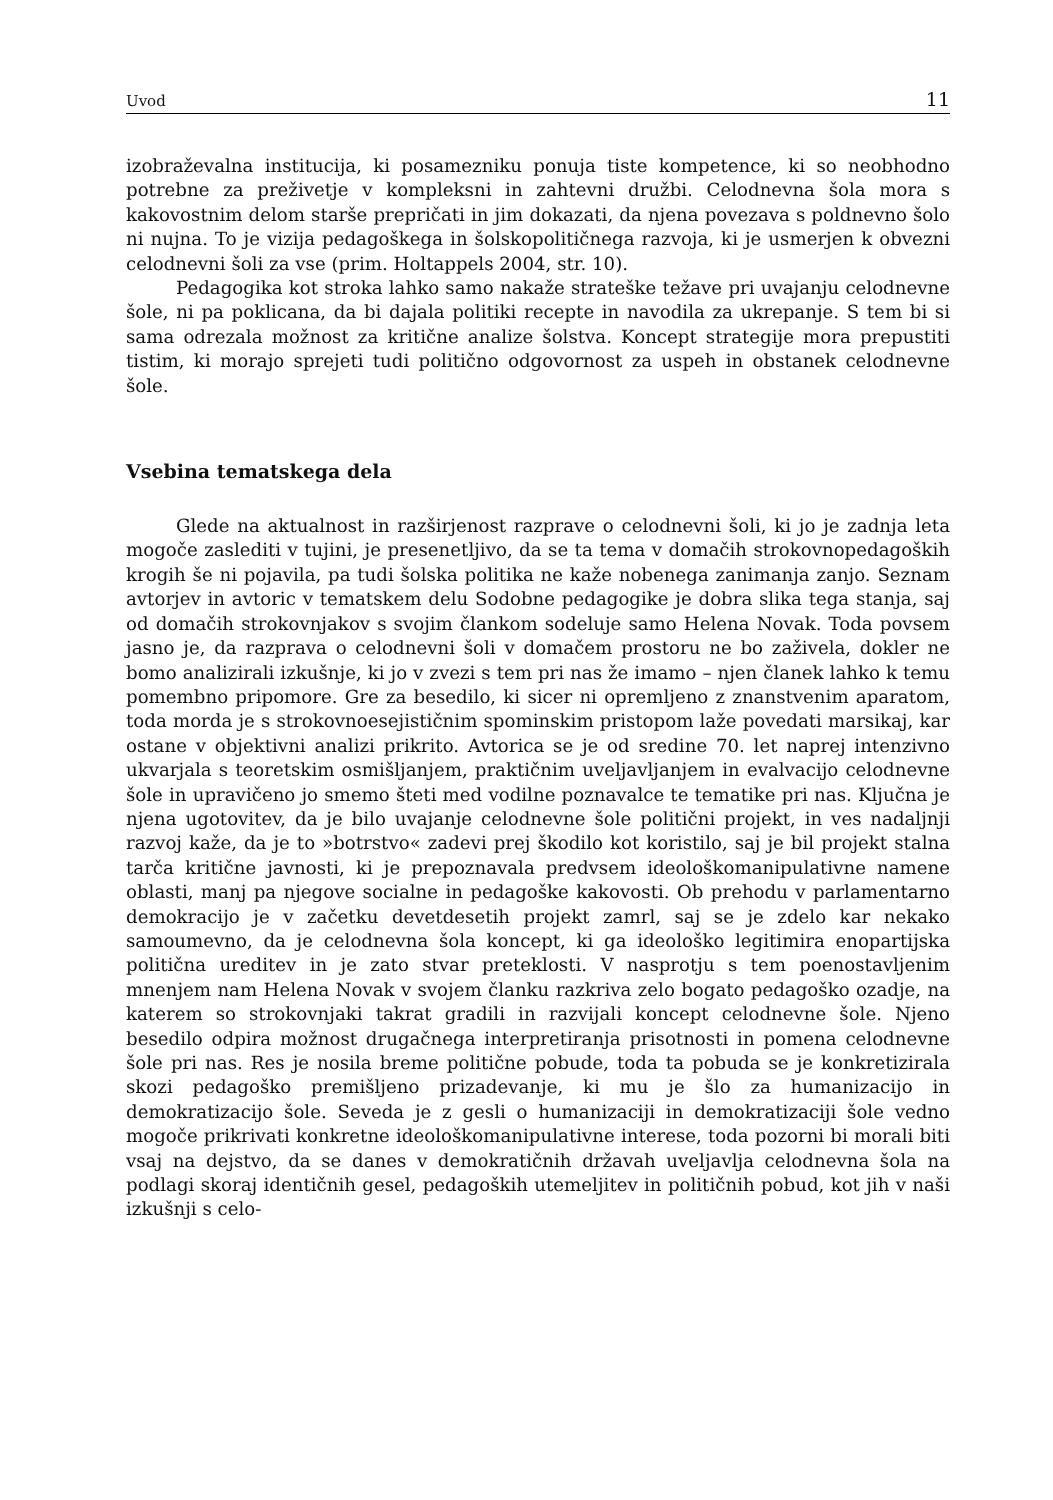Uvod 11
izobraževalna institucija, ki posamezniku ponuja tiste kompetence, ki so neobhodno potrebne za preživetje v kompleksni in zahtevni družbi. Celodnevna šola mora s kakovostnim delom starše prepričati in jim dokazati, da njena povezava s poldnevno šolo ni nujna. To je vizija pedagoškega in šolskopolitičnega razvoja, ki je usmerjen k obvezni celodnevni šoli za vse (prim. Holtappels 2004, str. 10).
Pedagogika kot stroka lahko samo nakaže strateške težave pri uvajanju celodnevne šole, ni pa poklicana, da bi dajala politiki recepte in navodila za ukrepanje. S tem bi si sama odrezala možnost za kritične analize šolstva. Koncept strategije mora prepustiti tistim, ki morajo sprejeti tudi politično odgovornost za uspeh in obstanek celodnevne šole.
Vsebina tematskega dela
Glede na aktualnost in razširjenost razprave o celodnevni šoli, ki jo je zadnja leta mogoče zaslediti v tujini, je presenetljivo, da se ta tema v domačih strokovnopedagoških krogih še ni pojavila, pa tudi šolska politika ne kaže nobenega zanimanja zanjo. Seznam avtorjev in avtoric v tematskem delu Sodobne pedagogike je dobra slika tega stanja, saj od domačih strokovnjakov s svojim člankom sodeluje samo Helena Novak. Toda povsem jasno je, da razprava o celodnevni šoli v domačem prostoru ne bo zaživela, dokler ne bomo analizirali izkušnje, ki jo v zvezi s tem pri nas že imamo – njen članek lahko k temu pomembno pripomore. Gre za besedilo, ki sicer ni opremljeno z znanstvenim aparatom, toda morda je s strokovnoesejističnim spominskim pristopom laže povedati marsikaj, kar ostane v objektivni analizi prikrito. Avtorica se je od sredine 70. let naprej intenzivno ukvarjala s teoretskim osmišljanjem, praktičnim uveljavljanjem in evalvacijo celodnevne šole in upravičeno jo smemo šteti med vodilne poznavalce te tematike pri nas. Ključna je njena ugotovitev, da je bilo uvajanje celodnevne šole politični projekt, in ves nadaljnji razvoj kaže, da je to »botrstvo« zadevi prej škodilo kot koristilo, saj je bil projekt stalna tarča kritične javnosti, ki je prepoznavala predvsem ideološkomanipulativne namene oblasti, manj pa njegove socialne in pedagoške kakovosti. Ob prehodu v parlamentarno demokracijo je v začetku devetdesetih projekt zamrl, saj se je zdelo kar nekako samoumevno, da je celodnevna šola koncept, ki ga ideološko legitimira enopartijska politična ureditev in je zato stvar preteklosti. V nasprotju s tem poenostavljenim mnenjem nam Helena Novak v svojem članku razkriva zelo bogato pedagoško ozadje, na katerem so strokovnjaki takrat gradili in razvijali koncept celodnevne šole. Njeno besedilo odpira možnost drugačnega interpretiranja prisotnosti in pomena celodnevne šole pri nas. Res je nosila breme politične pobude, toda ta pobuda se je konkretizirala skozi pedagoško premišljeno prizadevanje, ki mu je šlo za humanizacijo in demokratizacijo šole. Seveda je z gesli o humanizaciji in demokratizaciji šole vedno mogoče prikrivati konkretne ideološkomanipulativne interese, toda pozorni bi morali biti vsaj na dejstvo, da se danes v demokratičnih državah uveljavlja celodnevna šola na podlagi skoraj identičnih gesel, pedagoških utemeljitev in političnih pobud, kot jih v naši izkušnji s celo-